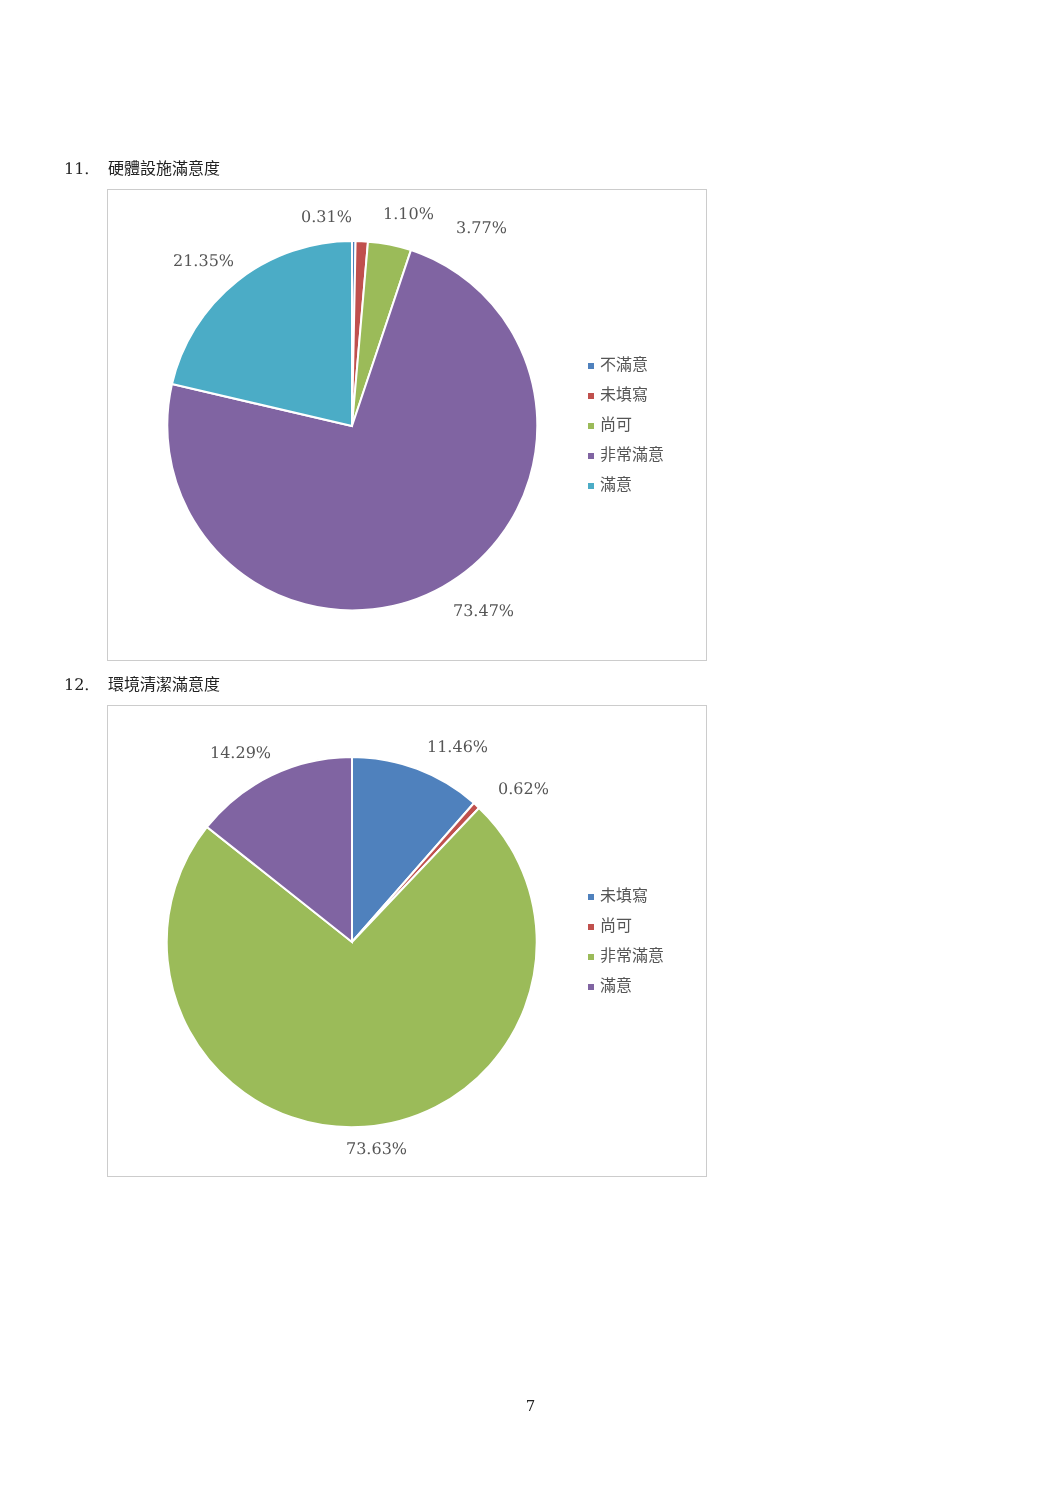11. 硬體設施滿意度
0.31%
1.10%
3.77%
21.35%
73.47%
不滿意
未填寫
尚可
非常滿意
滿意
12. 環境清潔滿意度
11.46%
0.62%
14.29%
73.63%
未填寫
尚可
非常滿意
滿意
7